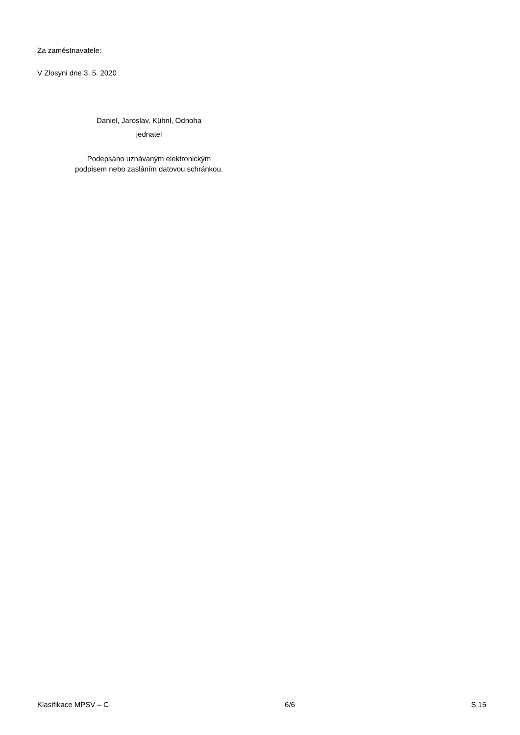Za zaměstnavatele:
V Zlosyni dne 3. 5. 2020
Daniel, Jaroslav, Kühnl, Odnoha
jednatel
Podepsáno uznávaným elektronickým
podpisem nebo zasláním datovou schránkou.
Klasifikace MPSV – C 6/6 S 15